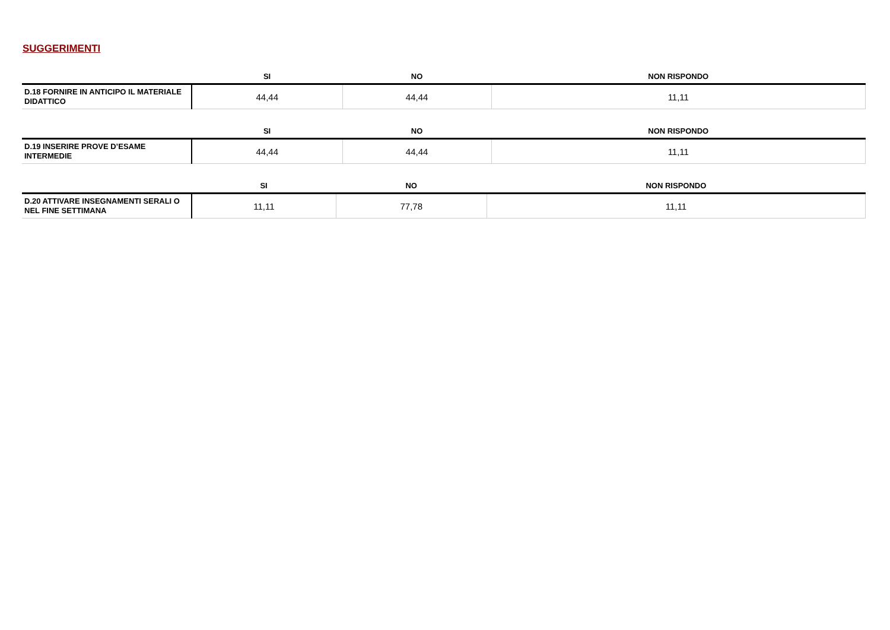SUGGERIMENTI
| | SI | NO | NON RISPONDO |
| --- | --- | --- | --- |
| D.18 FORNIRE IN ANTICIPO IL MATERIALE DIDATTICO | 44,44 | 44,44 | 11,11 |
| | SI | NO | NON RISPONDO |
| --- | --- | --- | --- |
| D.19 INSERIRE PROVE D’ESAME INTERMEDIE | 44,44 | 44,44 | 11,11 |
| | SI | NO | NON RISPONDO |
| --- | --- | --- | --- |
| D.20 ATTIVARE INSEGNAMENTI SERALI O NEL FINE SETTIMANA | 11,11 | 77,78 | 11,11 |